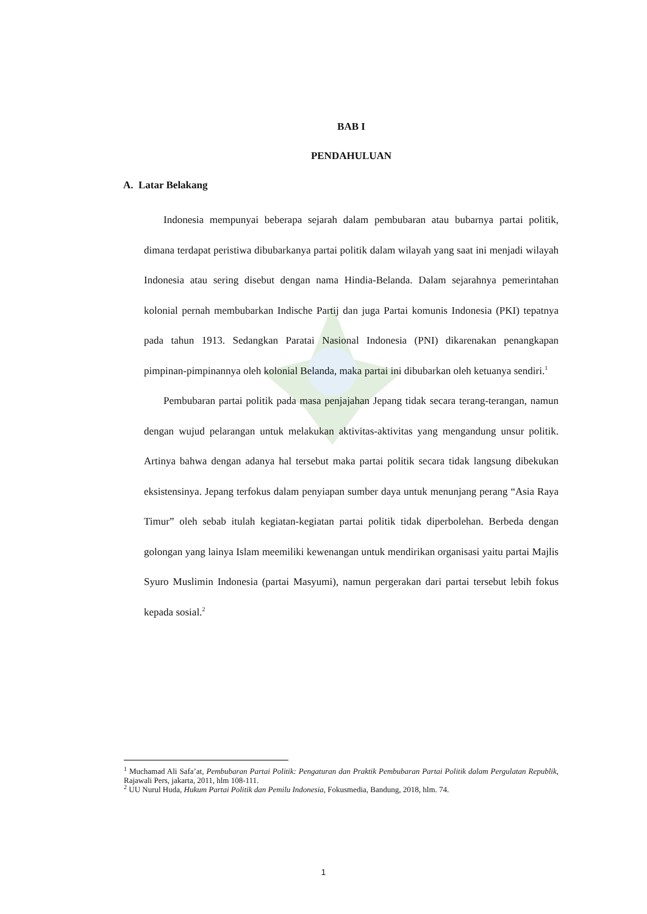BAB I
PENDAHULUAN
A. Latar Belakang
Indonesia mempunyai beberapa sejarah dalam pembubaran atau bubarnya partai politik, dimana terdapat peristiwa dibubarkanya partai politik dalam wilayah yang saat ini menjadi wilayah Indonesia atau sering disebut dengan nama Hindia-Belanda. Dalam sejarahnya pemerintahan kolonial pernah membubarkan Indische Partij dan juga Partai komunis Indonesia (PKI) tepatnya pada tahun 1913. Sedangkan Paratai Nasional Indonesia (PNI) dikarenakan penangkapan pimpinan-pimpinannya oleh kolonial Belanda, maka partai ini dibubarkan oleh ketuanya sendiri.<sup>1</sup>
Pembubaran partai politik pada masa penjajahan Jepang tidak secara terang-terangan, namun dengan wujud pelarangan untuk melakukan aktivitas-aktivitas yang mengandung unsur politik. Artinya bahwa dengan adanya hal tersebut maka partai politik secara tidak langsung dibekukan eksistensinya. Jepang terfokus dalam penyiapan sumber daya untuk menunjang perang “Asia Raya Timur” oleh sebab itulah kegiatan-kegiatan partai politik tidak diperbolehan. Berbeda dengan golongan yang lainya Islam meemiliki kewenangan untuk mendirikan organisasi yaitu partai Majlis Syuro Muslimin Indonesia (partai Masyumi), namun pergerakan dari partai tersebut lebih fokus kepada sosial.<sup>2</sup>
<sup>1</sup> Muchamad Ali Safa’at, Pembubaran Partai Politik: Pengaturan dan Praktik Pembubaran Partai Politik dalam Pergulatan Republik, Rajawali Pers, jakarta, 2011, hlm 108-111.
<sup>2</sup> UU Nurul Huda, Hukum Partai Politik dan Pemilu Indonesia, Fokusmedia, Bandung, 2018, hlm. 74.
1